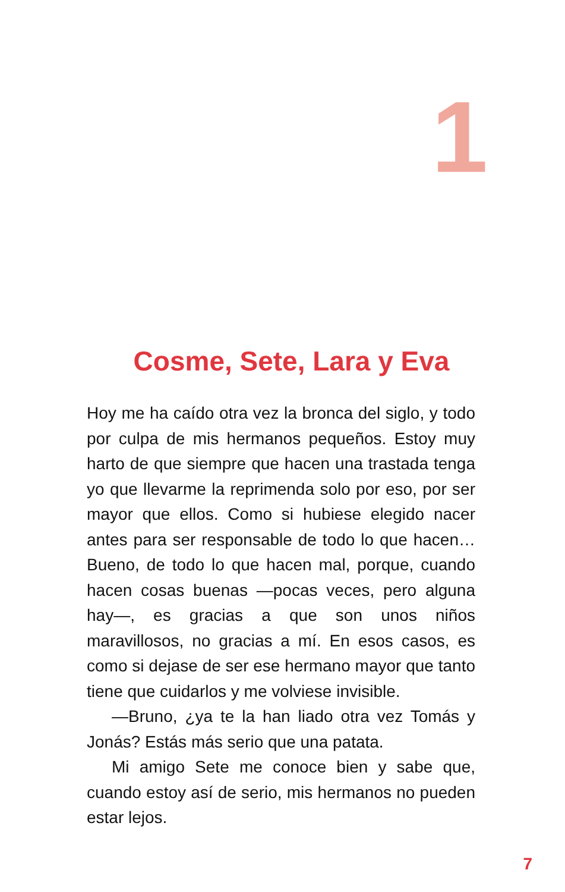1
Cosme, Sete, Lara y Eva
Hoy me ha caído otra vez la bronca del siglo, y todo por culpa de mis hermanos pequeños. Estoy muy harto de que siempre que hacen una trastada tenga yo que llevarme la reprimenda solo por eso, por ser mayor que ellos. Como si hubiese elegido nacer antes para ser responsable de todo lo que hacen… Bueno, de todo lo que hacen mal, porque, cuando hacen cosas buenas —pocas veces, pero alguna hay—, es gracias a que son unos niños maravillosos, no gracias a mí. En esos casos, es como si dejase de ser ese hermano mayor que tanto tiene que cuidarlos y me volviese invisible.
—Bruno, ¿ya te la han liado otra vez Tomás y Jonás? Estás más serio que una patata.
Mi amigo Sete me conoce bien y sabe que, cuando estoy así de serio, mis hermanos no pueden estar lejos.
7